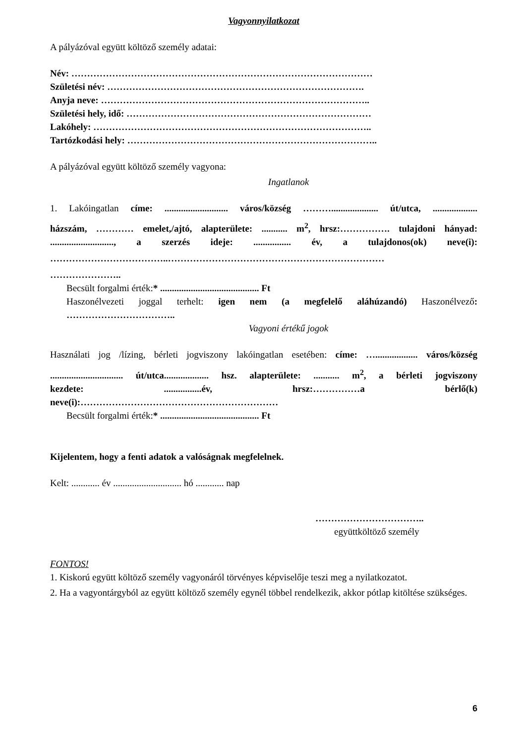Vagyonnyilatkozat
A pályázóval együtt költöző személy adatai:
Név: ……………………………………………………………………………………
Születési név: ……………………………………………………………………….
Anyja neve: …………………………………………………………………………..
Születési hely, idő: ……………………………………………………………………
Lakóhely: ……………………………………………………………………………..
Tartózkodási hely: ……………………………………………………………………..
A pályázóval együtt költöző személy vagyona:
Ingatlanok
1. Lakóingatlan címe: ........................... város/község ……….................... út/utca, ...................
házszám, ………… emelet,/ajtó, alapterülete: ........... m<sup>2</sup>, hrsz:……………. tulajdoni hányad:
..........................., a szerzés ideje: ................ év, a tulajdonos(ok) neve(i):
………………………………..……………………………………………………………
…………………..
Becsült forgalmi érték:* .......................................... Ft
Haszonélvezeti joggal terhelt: igen nem (a megfelelő aláhúzandó) Haszonélvező:
……………………………..
Vagyoni értékű jogok
Használati jog /lízing, bérleti jogviszony lakóingatlan esetében: címe: ….................. város/község
............................... út/utca................... hsz. alapterülete: ........... m<sup>2</sup>, a bérleti jogviszony
kezdete: ................év, hrsz:……………a bérlő(k)
neve(i):………………………………………………………
Becsült forgalmi érték:* .......................................... Ft
Kijelentem, hogy a fenti adatok a valóságnak megfelelnek.
Kelt: ............ év ............................. hó ............ nap
……………………………..
együttköltöző személy
FONTOS!
1. Kiskorú együtt költöző személy vagyonáról törvényes képviselője teszi meg a nyilatkozatot.
2. Ha a vagyontárgyból az együtt költöző személy egynél többel rendelkezik, akkor pótlap kitöltése szükséges.
6